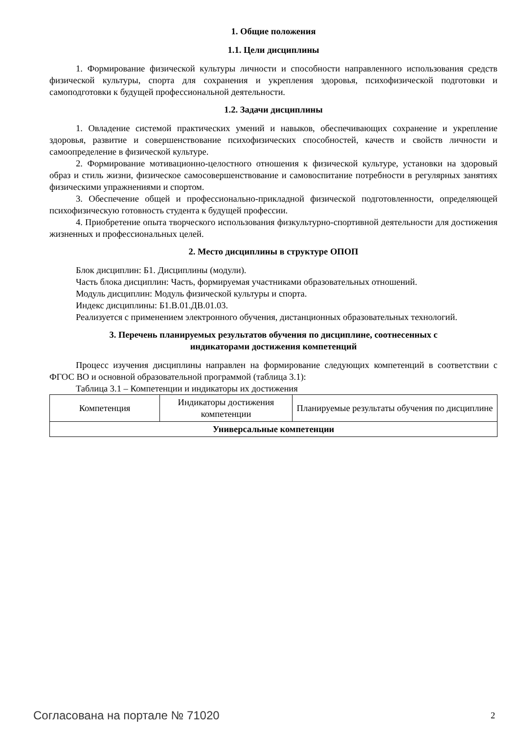1. Общие положения
1.1. Цели дисциплины
1. Формирование физической культуры личности и способности направленного использования средств физической культуры, спорта для сохранения и укрепления здоровья, психофизической подготовки и самоподготовки к будущей профессиональной деятельности.
1.2. Задачи дисциплины
1. Овладение системой практических умений и навыков, обеспечивающих сохранение и укрепление здоровья, развитие и совершенствование психофизических способностей, качеств и свойств личности и самоопределение в физической культуре.
2. Формирование мотивационно-целостного отношения к физической культуре, установки на здоровый образ и стиль жизни, физическое самосовершенствование и самовоспитание потребности в регулярных занятиях физическими упражнениями и спортом.
3. Обеспечение общей и профессионально-прикладной физической подготовленности, определяющей психофизическую готовность студента к будущей профессии.
4. Приобретение опыта творческого использования физкультурно-спортивной деятельности для достижения жизненных и профессиональных целей.
2. Место дисциплины в структуре ОПОП
Блок дисциплин: Б1. Дисциплины (модули).
Часть блока дисциплин: Часть, формируемая участниками образовательных отношений.
Модуль дисциплин: Модуль физической культуры и спорта.
Индекс дисциплины: Б1.В.01.ДВ.01.03.
Реализуется с применением электронного обучения, дистанционных образовательных технологий.
3. Перечень планируемых результатов обучения по дисциплине, соотнесенных с
индикаторами достижения компетенций
Процесс изучения дисциплины направлен на формирование следующих компетенций в соответствии с ФГОС ВО и основной образовательной программой (таблица 3.1):
Таблица 3.1 – Компетенции и индикаторы их достижения
| Компетенция | Индикаторы достижения компетенции | Планируемые результаты обучения по дисциплине |
| --- | --- | --- |
| Универсальные компетенции | | |
Согласована на портале № 71020 2